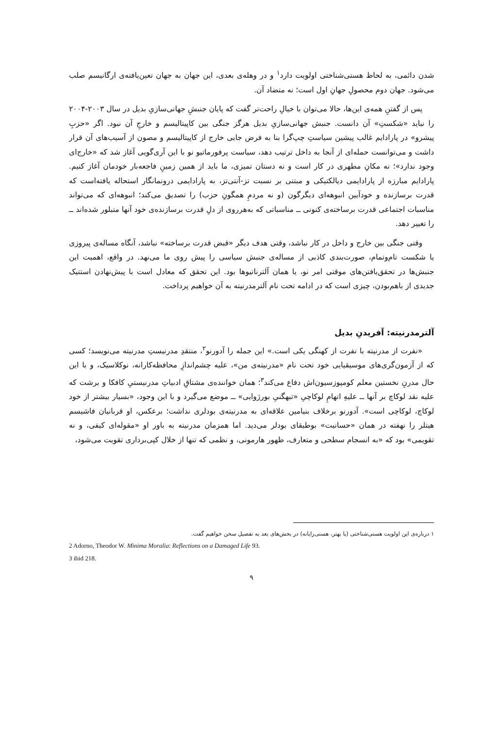شدن دائمی، به لحاظ هستی‌شناختی اولویت دارد<sup>۱</sup> و در وهله‌ی بعدی، این جهان به جهان تعین‌یافته‌ی ارگانیسم صلب می‌شود. جهان دوم محصولِ جهانِ اول است؛ نه متضاد آن.
پس از گفتنِ همه‌ی این‌ها، حالا می‌توان با خیالِ راحت‌تر گفت که پایان جنبشِ جهانی‌سازیِ بدیل در سال ۲۰۰۳-۲۰۰۴ را نباید «شکستِ» آن دانست. جنبش جهانی‌سازیِ بدیل هرگز جنگی بین کاپیتالیسم و خارجِ آن نبود. اگر «حزبِ پیشرو» در پارادایم غالب پیشین سیاستِ چپ‌گرا بنا به فرض جایی خارج از کاپیتالیسم و مصون از آسیب‌های آن قرار داشت و می‌توانست حمله‌ای از آنجا به داخل ترتیب دهد، سیاست پرفورماتیو نو با این آری‌گویی آغاز شد که «خارج‌ای وجود ندارد»؛ نه مکانِ مطهری در کار است و نه دستان تمیزی، ما باید از همین زمینِ فاجعه‌بار خودمان آغاز کنیم. پارادایم مبارزه از پارادایمی دیالکتیکی و مبتنی بر نسبت تز-آنتی‌تز، به پارادایمی درونمانگار استحاله یافته‌است که قدرت برسازنده و خودآیین انبوهه‌ای دیگرگون (و نه مردمِ همگونِ حزب) را تصدیق می‌کند؛ انبوهه‌ای که می‌تواند مناسبات اجتماعی قدرت برساخته‌ی کنونی ــ مناسباتی که به‌هرروی از دلِ قدرت برسازنده‌ی خود آنها متبلور شده‌اند ــ را تغییر دهد.
وقتی جنگی بین خارج و داخل در کار نباشد، وقتی هدف دیگر «قبض قدرت برساخته» نباشد، آنگاه مساله‌ی پیروزی یا شکست تام‌وتمام، صورت‌بندی کاذبی از مساله‌ی جنبش سیاسی را پیش روی ما می‌نهد. در واقع، اهمیت این جنبش‌ها در تحقق‌یافتن‌های موقتی امر نو، یا همان آلترناتیوها بود. این تحقق که معادل است با پیش‌نهادن استتیک جدیدی از باهم‌بودن، چیزی است که در ادامه تحت نام آلترمدرنیته به آن خواهیم پرداخت.
آلترمدرنیته: آفریدنِ بدیل
«نفرت از مدرنیته با نفرت از کهنگی یکی است.» این جمله را آدورنو<sup>۲</sup>، منتقدِ مدرنیستِ مدرنیته می‌نویسد؛ کسی که از آزمون‌گری‌های موسیقیایی خود تحت نام «مدرنیته‌ی من»، علیه چشم‌اندازِ محافظه‌کارانه، نوکلاسیک، و با این حال مدرنِ نخستین معلم کومپوزسیون‌اش دفاع می‌کند<sup>۳</sup>؛ همان خواننده‌ی مشتاقِ ادبیاتِ مدرنیستیِ کافکا و برشت که علیه نقد لوکاچ بر آنها ــ علیهِ اتهامِ لوکاچیِ «تبهگنیِ بورژوایی» ــ موضع می‌گیرد و با این وجود، «بسیار بیشتر از خود لوکاچ، لوکاچی است». آدورنو برخلاف بنیامین علاقه‌ای به مدرنیته‌ی بودلری نداشت؛ برعکس، او قربانیان فاشیسم هیتلر را نهفته در همان «حسانیت» بوطیقای بودلر می‌دید. اما همزمان مدرنیته به باور او «مقوله‌ای کیفی، و نه تقویمی» بود که «به انسجام سطحی و متعارف، ظهور هارمونی، و نظمی که تنها از خلال کپی‌برداری تقویت می‌شود،
۱ درباره‌ی این اولویت هستی‌شناختی (یا بهتر، هستی‌زایانه) در بخش‌های بعد به تفصیل سخن خواهیم گفت.
2 Adorno, Theodor W. Minima Moralia: Reflections on a Damaged Life 93.
3 ibid 218.
۹